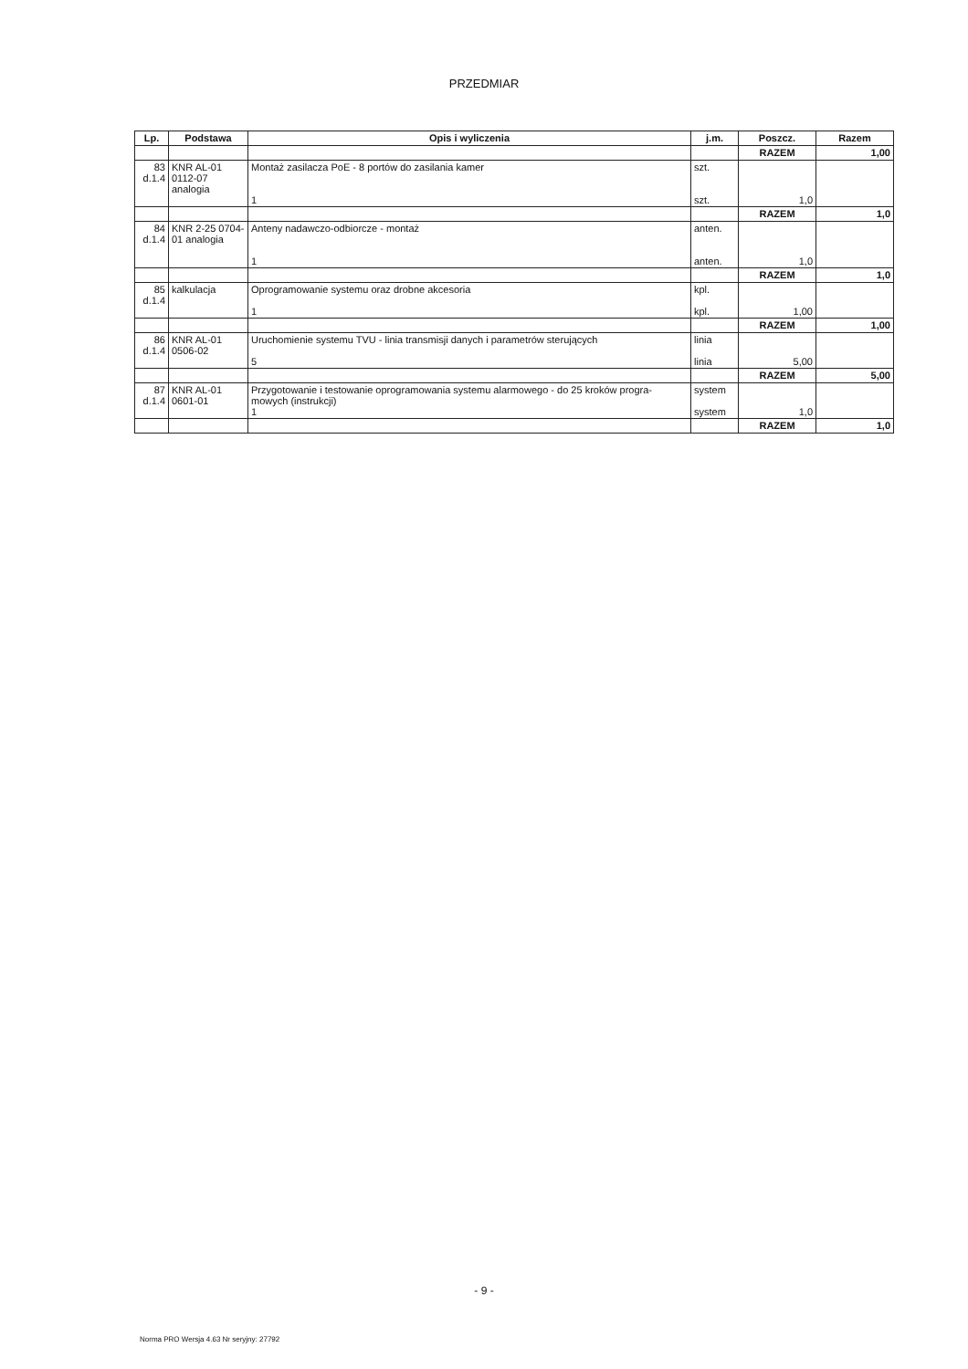PRZEDMIAR
| Lp. | Podstawa | Opis i wyliczenia | j.m. | Poszcz. | Razem |
| --- | --- | --- | --- | --- | --- |
| | | | | RAZEM | 1,00 |
| 83 d.1.4 | KNR AL-01 0112-07 analogia | Montaż zasilacza PoE - 8 portów do zasilania kamer 1 | szt. szt. | 1,0 | |
| | | | | RAZEM | 1,0 |
| 84 d.1.4 | KNR 2-25 0704-01 analogia | Anteny nadawczo-odbiorcze - montaż 1 | anten. anten. | 1,0 | |
| | | | | RAZEM | 1,0 |
| 85 d.1.4 | kalkulacja | Oprogramowanie systemu oraz drobne akcesoria 1 | kpl. kpl. | 1,00 | |
| | | | | RAZEM | 1,00 |
| 86 d.1.4 | KNR AL-01 0506-02 | Uruchomienie systemu TVU - linia transmisji danych i parametrów sterujących 5 | linia linia | 5,00 | |
| | | | | RAZEM | 5,00 |
| 87 d.1.4 | KNR AL-01 0601-01 | Przygotowanie i testowanie oprogramowania systemu alarmowego - do 25 kroków progra-mowych (instrukcji) 1 | system system | 1,0 | |
| | | | | RAZEM | 1,0 |
- 9 -
Norma PRO Wersja 4.63 Nr seryjny: 27792